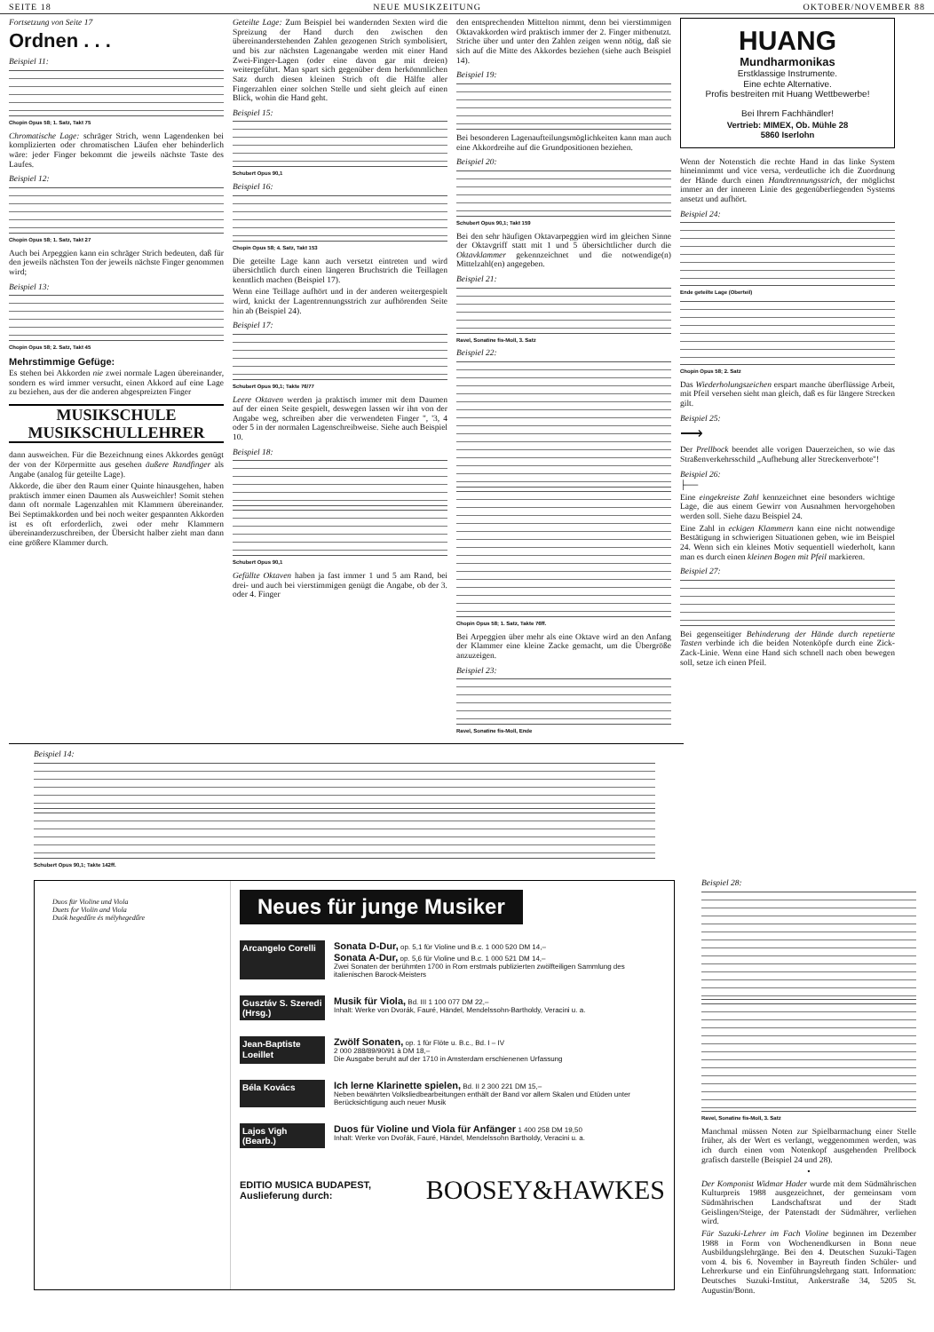SEITE 18 NEUE MUSIKZEITUNG OKTOBER/NOVEMBER 88
Fortsetzung von Seite 17
Ordnen . . .
Beispiel 11:
Chopin Opus 58; 1. Satz, Takt 75
Chromatische Lage: schräger Strich, wenn Lagendenken bei komplizierten oder chromatischen Läufen eher behinderlich wäre: jeder Finger bekommt die jeweils nächste Taste des Laufes.
Beispiel 12:
Chopin Opus 58; 1. Satz, Takt 27
Auch bei Arpeggien kann ein schräger Strich bedeuten, daß für den jeweils nächsten Ton der jeweils nächste Finger genommen wird;
Beispiel 13:
Chopin Opus 58; 2. Satz, Takt 45
Mehrstimmige Gefüge:
Es stehen bei Akkorden nie zwei normale Lagen übereinander, sondern es wird immer versucht, einen Akkord auf eine Lage zu beziehen, aus der die anderen abgespreizten Finger
MUSIKSCHULE
MUSIKSCHULLEHRER
dann ausweichen. Für die Bezeichnung eines Akkordes genügt der von der Körpermitte aus gesehen äußere Randfinger als Angabe (analog für geteilte Lage).
Akkorde, die über den Raum einer Quinte hinausgehen, haben praktisch immer einen Daumen als Ausweichler! Somit stehen dann oft normale Lagenzahlen mit Klammern übereinander. Bei Septimakkorden und bei noch weiter gespannten Akkorden ist es oft erforderlich, zwei oder mehr Klammern übereinanderzuschreiben, der Übersicht halber zieht man dann eine größere Klammer durch.
Geteilte Lage: Zum Beispiel bei wandernden Sexten wird die Spreizung der Hand durch den zwischen den übereinanderstehenden Zahlen gezogenen Strich symbolisiert, und bis zur nächsten Lagenangabe werden mit einer Hand Zwei-Finger-Lagen (oder eine davon gar mit dreien) weitergeführt. Man spart sich gegenüber dem herkömmlichen Satz durch diesen kleinen Strich oft die Hälfte aller Fingerzahlen einer solchen Stelle und sieht gleich auf einen Blick, wohin die Hand geht.
Beispiel 15:
Schubert Opus 90,1
Beispiel 16:
Chopin Opus 58; 4. Satz, Takt 153
Die geteilte Lage kann auch versetzt eintreten und wird übersichtlich durch einen längeren Bruchstrich die Teillagen kenntlich machen (Beispiel 17).
Wenn eine Teillage aufhört und in der anderen weitergespielt wird, knickt der Lagentrennungsstrich zur aufhörenden Seite hin ab (Beispiel 24).
Beispiel 17:
Schubert Opus 90,1; Takte 76/77
Leere Oktaven werden ja praktisch immer mit dem Daumen auf der einen Seite gespielt, deswegen lassen wir ihn von der Angabe weg, schreiben aber die verwendeten Finger ", '3, 4 oder 5 in der normalen Lagenschreibweise. Siehe auch Beispiel 10.
Beispiel 18:
Schubert Opus 90,1
Gefüllte Oktaven haben ja fast immer 1 und 5 am Rand, bei drei- und auch bei vierstimmigen genügt die Angabe, ob der 3. oder 4. Finger
den entsprechenden Mittelton nimmt, denn bei vierstimmigen Oktavakkorden wird praktisch immer der 2. Finger mitbenutzt. Striche über und unter den Zahlen zeigen wenn nötig, daß sie sich auf die Mitte des Akkordes beziehen (siehe auch Beispiel 14).
Beispiel 19:
Bei besonderen Lagenaufteilungsmöglichkeiten kann man auch eine Akkordreihe auf die Grundpositionen beziehen.
Beispiel 20:
Schubert Opus 90,1; Takt 159
Bei den sehr häufigen Oktavarpeggien wird im gleichen Sinne der Oktavgriff statt mit 1 und 5 übersichtlicher durch die Oktavklammer gekennzeichnet und die notwendige(n) Mittelzahl(en) angegeben.
Beispiel 21:
Ravel, Sonatine fis-Moll, 3. Satz
Beispiel 22:
Chopin Opus 58; 1. Satz, Takte 76ff.
Bei Arpeggien über mehr als eine Oktave wird an den Anfang der Klammer eine kleine Zacke gemacht, um die Übergröße anzuzeigen.
Beispiel 23:
Ravel, Sonatine fis-Moll, Ende
HUANG
Mundharmonikas
Erstklassige Instrumente.
Eine echte Alternative.
Profis bestreiten mit Huang Wettbewerbe!
Bei Ihrem Fachhändler!
Vertrieb: MIMEX, Ob. Mühle 28
5860 Iserlohn
Wenn der Notenstich die rechte Hand in das linke System hineinnimmt und vice versa, verdeutliche ich die Zuordnung der Hände durch einen Handtrennungsstrich, der möglichst immer an der inneren Linie des gegenüberliegenden Systems ansetzt und aufhört.
Beispiel 24:
Ende geteilte Lage (Oberteil)
Chopin Opus 58; 2. Satz
Das Wiederholungszeichen erspart manche überflüssige Arbeit, mit Pfeil versehen sieht man gleich, daß es für längere Strecken gilt.
Beispiel 25:
⟶
Der Prellbock beendet alle vorigen Dauerzeichen, so wie das Straßenverkehrsschild „Aufhebung aller Streckenverbote"!
Beispiel 26:
├──
Eine eingekreiste Zahl kennzeichnet eine besonders wichtige Lage, die aus einem Gewirr von Ausnahmen hervorgehoben werden soll. Siehe dazu Beispiel 24.
Eine Zahl in eckigen Klammern kann eine nicht notwendige Bestätigung in schwierigen Situationen geben, wie im Beispiel 24. Wenn sich ein kleines Motiv sequentiell wiederholt, kann man es durch einen kleinen Bogen mit Pfeil markieren.
Beispiel 27:
Bei gegenseitiger Behinderung der Hände durch repetierte Tasten verbinde ich die beiden Notenköpfe durch eine Zick-Zack-Linie. Wenn eine Hand sich schnell nach oben bewegen soll, setze ich einen Pfeil.
Beispiel 14:
Schubert Opus 90,1; Takte 142ff.
Duos für Violine und Viola
Duets for Violin and Viola
Duók hegedűre és mélyhegedűre
Neues für junge Musiker
Arcangelo Corelli
Sonata D-Dur, op. 5,1 für Violine und B.c. 1 000 520 DM 14,–
Sonata A-Dur, op. 5,6 für Violine und B.c. 1 000 521 DM 14,–
Zwei Sonaten der berühmten 1700 in Rom erstmals publizierten zwölfteiligen Sammlung des italienischen Barock-Meisters
Gusztáv S. Szeredi (Hrsg.)
Musik für Viola, Bd. III 1 100 077 DM 22,–
Inhalt: Werke von Dvorák, Fauré, Händel, Mendelssohn-Bartholdy, Veracini u. a.
Jean-Baptiste Loeillet
Zwölf Sonaten, op. 1 für Flöte u. B.c., Bd. I – IV
2 000 288/89/90/91 à DM 18,–
Die Ausgabe beruht auf der 1710 in Amsterdam erschienenen Urfassung
Béla Kovács
Ich lerne Klarinette spielen, Bd. II 2 300 221 DM 15,–
Neben bewährten Volksliedbearbeitungen enthält der Band vor allem Skalen und Etüden unter Berücksichtigung auch neuer Musik
Lajos Vigh (Bearb.)
Duos für Violine und Viola für Anfänger 1 400 258 DM 19,50
Inhalt: Werke von Dvořák, Fauré, Händel, Mendelssohn Bartholdy, Veracini u. a.
EDITIO MUSICA BUDAPEST,
Auslieferung durch: BOOSEY&HAWKES
Beispiel 28:
Ravel, Sonatine fis-Moll, 3. Satz
Manchmal müssen Noten zur Spielbarmachung einer Stelle früher, als der Wert es verlangt, weggenommen werden, was ich durch einen vom Notenkopf ausgehenden Prellbock grafisch darstelle (Beispiel 24 und 28).
•
Der Komponist Widmar Hader wurde mit dem Südmährischen Kulturpreis 1988 ausgezeichnet, der gemeinsam vom Südmährischen Landschaftsrat und der Stadt Geislingen/Steige, der Patenstadt der Südmährer, verliehen wird.
Für Suzuki-Lehrer im Fach Violine beginnen im Dezember 1988 in Form von Wochenendkursen in Bonn neue Ausbildungslehrgänge. Bei den 4. Deutschen Suzuki-Tagen vom 4. bis 6. November in Bayreuth finden Schüler- und Lehrerkurse und ein Einführungslehrgang statt. Information: Deutsches Suzuki-Institut, Ankerstraße 34, 5205 St. Augustin/Bonn.